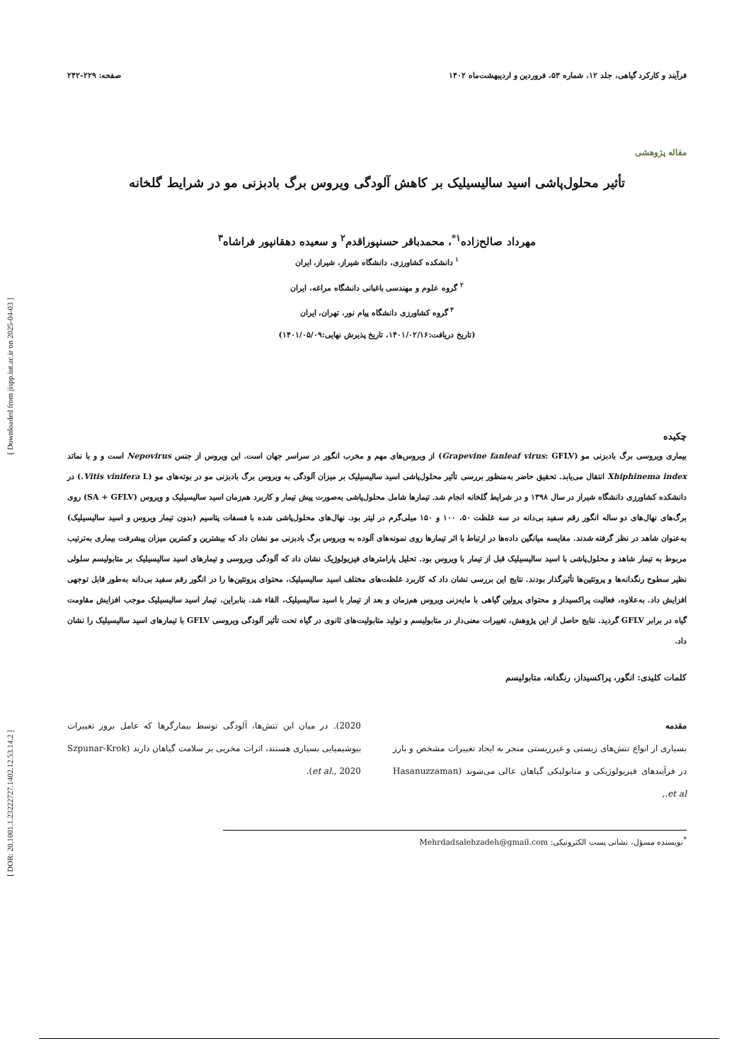فرآیند و کارکرد گیاهی، جلد ۱۲، شماره ۵۳، فروردین و اردیبهشت‌ماه ۱۴۰۲ صفحه: ۲۲۹-۲۴۲
مقاله پژوهشی
تأثیر محلول‌پاشی اسید سالیسیلیک بر کاهش آلودگی ویروس برگ بادبزنی مو در شرایط گلخانه
مهرداد صالح‌زاده<sup>۱*</sup>، محمدباقر حسنپوراقدم<sup>۲</sup> و سعیده دهقانپور فراشاه<sup>۳</sup>
<sup>۱</sup> دانشکده کشاورزی، دانشگاه شیراز، شیراز، ایران
<sup>۲</sup> گروه علوم و مهندسی باغبانی دانشگاه مراغه، ایران
<sup>۳</sup> گروه کشاورزی دانشگاه پیام نور، تهران، ایران
(تاریخ دریافت:۱۴۰۱/۰۲/۱۶، تاریخ پذیرش نهایی:۱۴۰۱/۰۵/۰۹)
چکیده
بیماری ویروسی برگ بادبزنی مو (Grapevine fanleaf virus: GFLV) از ویروس‌های مهم و مخرب انگور در سراسر جهان است. این ویروس از جنس Nepovirus است و و با نماتد Xhiphinema index انتقال می‌یابد. تحقیق حاضر به‌منظور بررسی تأثیر محلول‌پاشی اسید سالیسیلیک بر میزان آلودگی به ویروس برگ بادبزنی مو در بوته‌های مو (Vitis vinifera L.) در دانشکده کشاورزی دانشگاه شیراز در سال ۱۳۹۸ و در شرایط گلخانه انجام شد. تیمارها شامل محلول‌پاشی به‌صورت پیش تیمار و کاربرد هم‌زمان اسید سالیسیلیک و ویروس (SA + GFLV) روی برگ‌های نهال‌های دو ساله انگور رقم سفید بی‌دانه در سه غلظت ۵۰، ۱۰۰ و ۱۵۰ میلی‌گرم در لیتر بود. نهال‌های محلول‌پاشی شده با فسفات پتاسیم (بدون تیمار ویروس و اسید سالیسیلیک) به‌عنوان شاهد در نظر گرفته شدند. مقایسه میانگین داده‌ها در ارتباط با اثر تیمارها روی نمونه‌های آلوده به ویروس برگ بادبزنی مو نشان داد که بیشترین و کمترین میزان پیشرفت بیماری به‌ترتیب مربوط به تیمار شاهد و محلول‌پاشی با اسید سالیسیلیک قبل از تیمار با ویروس بود. تحلیل پارامترهای فیزیولوژیک نشان داد که آلودگی ویروسی و تیمارهای اسید سالیسیلیک بر متابولیسم سلولی نظیر سطوح رنگدانه‌ها و پروتئین‌ها تأثیرگذار بودند. نتایج این بررسی نشان داد که کاربرد غلظت‌های مختلف اسید سالیسیلیک، محتوای پروتئین‌ها را در انگور رقم سفید بی‌دانه به‌طور قابل توجهی افزایش داد. به‌علاوه، فعالیت پراکسیداز و محتوای پرولین گیاهی با مایه‌زنی ویروس هم‌زمان و بعد از تیمار با اسید سالیسیلیک، القاء شد. بنابراین، تیمار اسید سالیسیلیک موجب افزایش مقاومت گیاه در برابر GFLV گردید. نتایج حاصل از این پژوهش، تغییرات معنی‌دار در متابولیسم و تولید متابولیت‌های ثانوی در گیاه تحت تأثیر آلودگی ویروسی GFLV با تیمارهای اسید سالیسیلیک را نشان داد.
کلمات کلیدی: انگور، پراکسیداز، رنگدانه، متابولیسم
مقدمه
بسیاری از انواع تنش‌های زیستی و غیرزیستی منجر به ایجاد تغییرات مشخص و بارز در فرآیندهای فیزیولوژیکی و متابولیکی گیاهان عالی می‌شوند (Hasanuzzaman et al.,
2020). در میان این تنش‌ها، آلودگی توسط بیمارگرها که عامل بروز تغییرات بیوشیمیایی بسیاری هستند، اثرات مخربی بر سلامت گیاهان دارند (Szpunar-Krok et al., 2020).
<sup>*</sup> نویسنده مسؤل، نشانی پست الکترونیکی: Mehrdadsalehzadeh@gmail.com
[ Downloaded from jispp.iut.ac.ir on 2025-04-03 ]
[ DOR: 20.1001.1.23222727.1402.12.53.14.2 ]